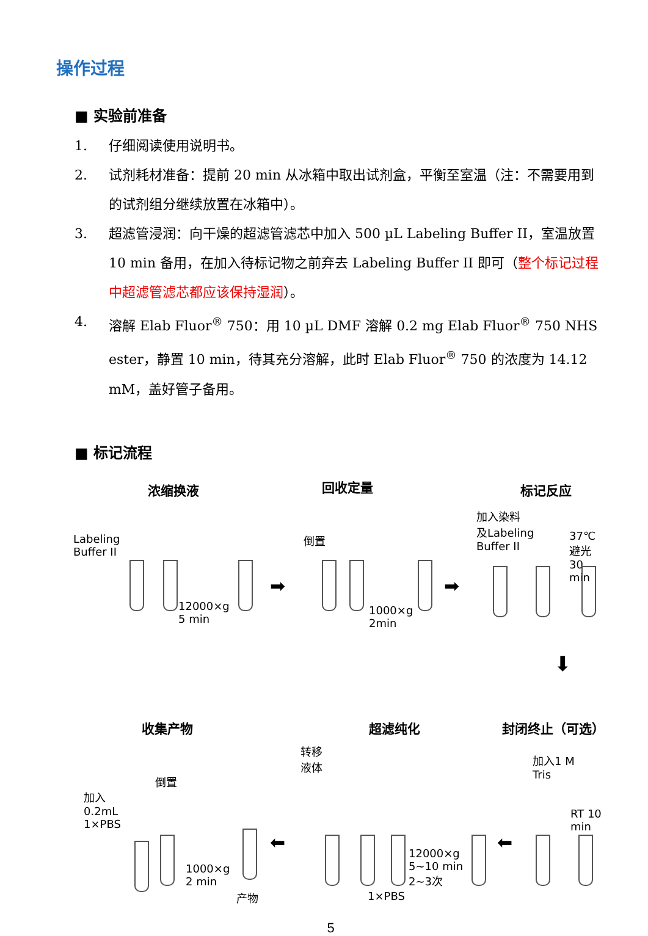操作过程
■ 实验前准备
1. 仔细阅读使用说明书。
2. 试剂耗材准备：提前 20 min 从冰箱中取出试剂盒，平衡至室温（注：不需要用到的试剂组分继续放置在冰箱中）。
3. 超滤管浸润：向干燥的超滤管滤芯中加入 500 µL Labeling Buffer II，室温放置 10 min 备用，在加入待标记物之前弃去 Labeling Buffer II 即可（整个标记过程中超滤管滤芯都应该保持湿润）。
4. 溶解 Elab Fluor<sup>®</sup> 750：用 10 µL DMF 溶解 0.2 mg Elab Fluor<sup>®</sup> 750 NHS ester，静置 10 min，待其充分溶解，此时 Elab Fluor<sup>®</sup> 750 的浓度为 14.12 mM，盖好管子备用。
■ 标记流程
浓缩换液 回收定量 标记反应
Labeling
Buffer II
12000×g
5 min
➡
倒置
1000×g
2min
➡
加入染料
及Labeling
Buffer II
37℃避光
30 min
⬇
收集产物 超滤纯化 封闭终止（可选）
转移
液体
加入1 M
Tris
RT 10 min
加入
0.2mL
1×PBS
倒置
1000×g
2 min
产物
⬅
1×PBS
12000×g
5~10 min
2~3次
⬅
5